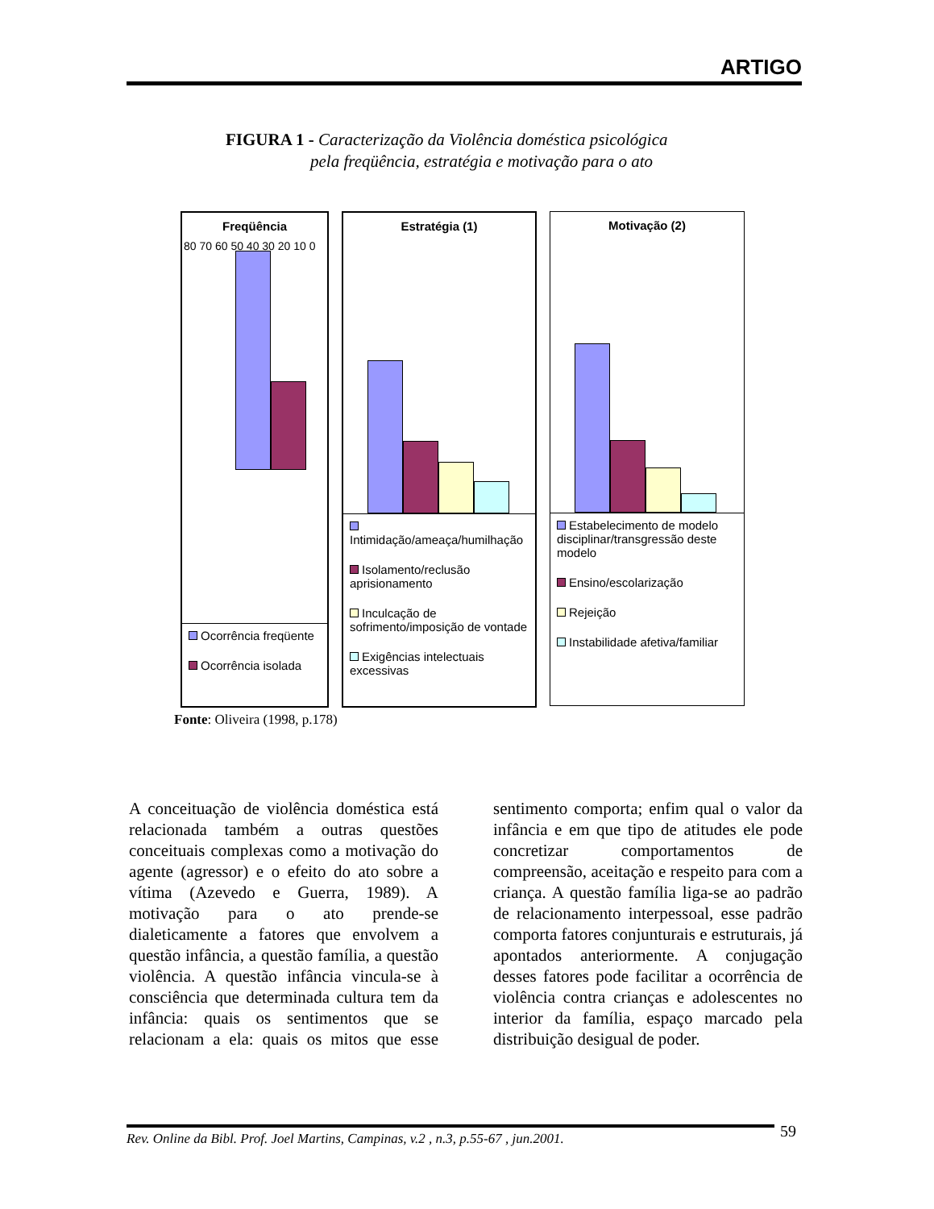ARTIGO
FIGURA 1 - Caracterização da Violência doméstica psicológica
pela freqüência, estratégia e motivação para o ato
Freqüência
80 70 60 50 40 30 20 10 0
Ocorrência freqüente
Ocorrência isolada
Estratégia (1)
Intimidação/ameaça/humilhação
Isolamento/reclusão aprisionamento
Inculcação de sofrimento/imposição de vontade
Exigências intelectuais excessivas
Motivação (2)
Estabelecimento de modelo disciplinar/transgressão deste modelo
Ensino/escolarização
Rejeição
Instabilidade afetiva/familiar
Fonte: Oliveira (1998, p.178)
A conceituação de violência doméstica está relacionada também a outras questões conceituais complexas como a motivação do agente (agressor) e o efeito do ato sobre a vítima (Azevedo e Guerra, 1989). A motivação para o ato prende-se dialeticamente a fatores que envolvem a questão infância, a questão família, a questão violência. A questão infância vincula-se à consciência que determinada cultura tem da infância: quais os sentimentos que se relacionam a ela: quais os mitos que esse sentimento comporta; enfim qual o valor da infância e em que tipo de atitudes ele pode concretizar comportamentos de compreensão, aceitação e respeito para com a criança. A questão família liga-se ao padrão de relacionamento interpessoal, esse padrão comporta fatores conjunturais e estruturais, já apontados anteriormente. A conjugação desses fatores pode facilitar a ocorrência de violência contra crianças e adolescentes no interior da família, espaço marcado pela distribuição desigual de poder.
Rev. Online da Bibl. Prof. Joel Martins, Campinas, v.2 , n.3, p.55-67 , jun.2001.
59